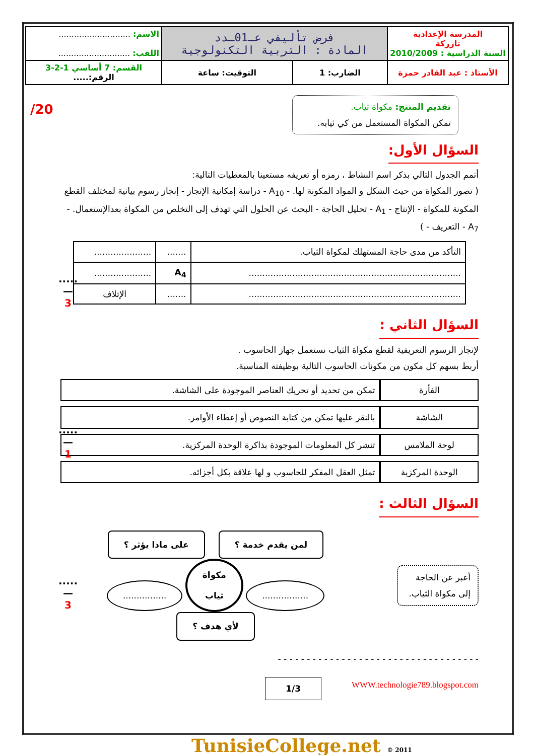| المدرسة الإعدادية تازركة السنة الدراسية : 2010/2009 | فرض تأليفي عـ01ـدد المادة : التربية التكنولوجية | | الاسم: ............................ اللقب: ............................ |
| الأستاذ : عبد القادر حمزة | الضارب: 1 | التوقيت: ساعة | القسم: 7 أساسي 1-2-3 الرقم:..... |
/20
.....
—
3
.....
—
1
.....
—
3
تقديم المنتج: مكواة ثياب.
تمكن المكواة المستعمل من كي ثيابه.
السؤال الأول:
أتمم الجدول التالي بذكر اسم النشاط ، رمزه أو تعريفه مستعينا بالمعطيات التالية:
( تصور المكواة من حيث الشكل و المواد المكونة لها. - A<sub>10</sub> - دراسة إمكانية الإنجاز - إنجاز رسوم بيانية لمختلف القطع المكونة للمكواة - الإنتاج - A<sub>1</sub> - تحليل الحاجة - البحث عن الحلول التي تهدف إلى التخلص من المكواة بعدالإستعمال. - A<sub>7</sub> - التعريف - )
| التأكد من مدى حاجة المستهلك لمكواة الثياب. | ....... | ..................... |
| .............................................................................. | A<sub>4</sub> | ..................... |
| .............................................................................. | ....... | الإتلاف |
السؤال الثاني :
لإنجاز الرسوم التعريفية لقطع مكواة الثياب نستعمل جهاز الحاسوب .
أربط بسهم كل مكون من مكونات الحاسوب التالية بوظيفته المناسبة.
الفأرة تمكن من تحديد أو تحريك العناصر الموجودة على الشاشة.
الشاشة بالنقر عليها تمكن من كتابة النصوص أو إعطاء الأوامر.
لوحة الملامس تنشر كل المعلومات الموجودة بذاكرة الوحدة المركزية.
الوحدة المركزية تمثل العقل المفكر للحاسوب و لها علاقة بكل أجزائه.
السؤال الثالث :
أعبر عن الحاجة إلى مكواة الثياب.
لمن يقدم خدمة ؟ على ماذا يؤثر ؟
................. مكواة
ثياب ................
لأي هدف ؟
- - - - - - - - - - - - - - - - - - - - - - - - - - - - - - - - - - -
WWW.technologie789.blogspot.com 1/3
TunisieCollege.net © 2011